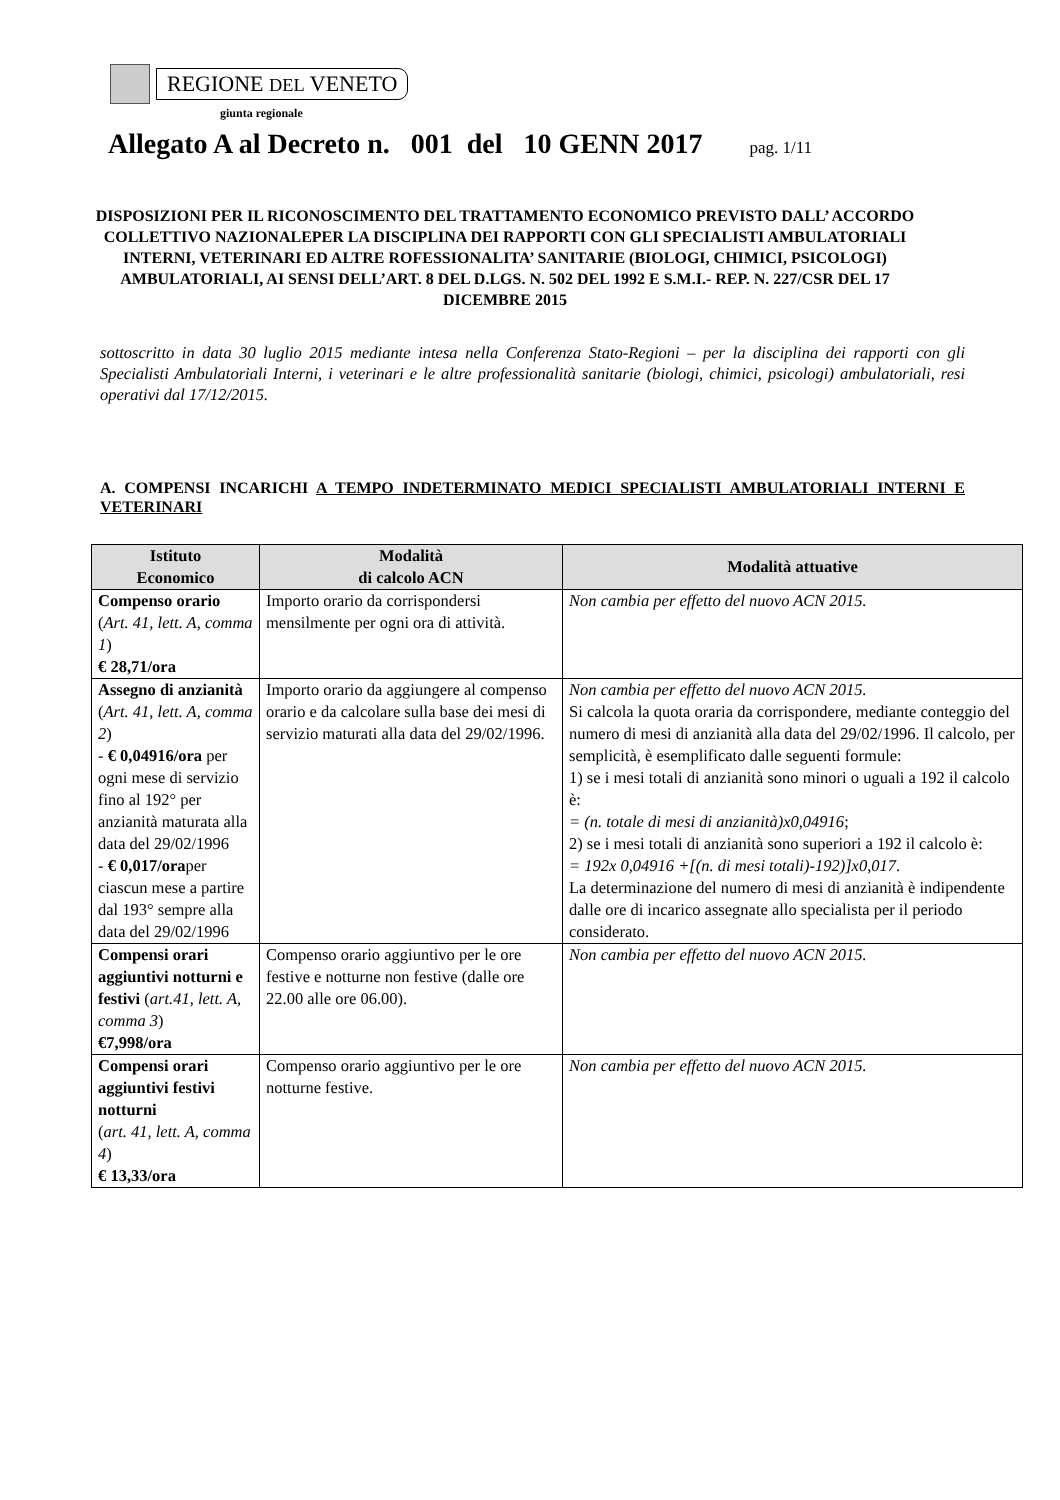REGIONE DEL VENETO
giunta regionale
Allegato A al Decreto n. 001 del 10 GENN 2017 pag. 1/11
DISPOSIZIONI PER IL RICONOSCIMENTO DEL TRATTAMENTO ECONOMICO PREVISTO DALL’ ACCORDO COLLETTIVO NAZIONALEPER LA DISCIPLINA DEI RAPPORTI CON GLI SPECIALISTI AMBULATORIALI INTERNI, VETERINARI ED ALTRE ROFESSIONALITA’ SANITARIE (BIOLOGI, CHIMICI, PSICOLOGI) AMBULATORIALI, AI SENSI DELL’ART. 8 DEL D.LGS. N. 502 DEL 1992 E S.M.I.- REP. N. 227/CSR DEL 17 DICEMBRE 2015
sottoscritto in data 30 luglio 2015 mediante intesa nella Conferenza Stato-Regioni – per la disciplina dei rapporti con gli Specialisti Ambulatoriali Interni, i veterinari e le altre professionalità sanitarie (biologi, chimici, psicologi) ambulatoriali, resi operativi dal 17/12/2015.
A. COMPENSI INCARICHI A TEMPO INDETERMINATO MEDICI SPECIALISTI AMBULATORIALI INTERNI E VETERINARI
| Istituto Economico | Modalità di calcolo ACN | Modalità attuative |
| --- | --- | --- |
| Compenso orario ( Art. 41, lett. A, comma 1 ) € 28,71/ora | Importo orario da corrispondersi mensilmente per ogni ora di attività. | Non cambia per effetto del nuovo ACN 2015. |
| Assegno di anzianità ( Art. 41, lett. A, comma 2 ) - € 0,04916/ora per ogni mese di servizio fino al 192° per anzianità maturata alla data del 29/02/1996 - € 0,017/ora per ciascun mese a partire dal 193° sempre alla data del 29/02/1996 | Importo orario da aggiungere al compenso orario e da calcolare sulla base dei mesi di servizio maturati alla data del 29/02/1996. | Non cambia per effetto del nuovo ACN 2015. Si calcola la quota oraria da corrispondere, mediante conteggio del numero di mesi di anzianità alla data del 29/02/1996. Il calcolo, per semplicità, è esemplificato dalle seguenti formule: 1) se i mesi totali di anzianità sono minori o uguali a 192 il calcolo è: = (n. totale di mesi di anzianità)x0,04916 ; 2) se i mesi totali di anzianità sono superiori a 192 il calcolo è: = 192x 0,04916 +[(n. di mesi totali)-192)]x0,017 . La determinazione del numero di mesi di anzianità è indipendente dalle ore di incarico assegnate allo specialista per il periodo considerato. |
| Compensi orari aggiuntivi notturni e festivi ( art.41, lett. A, comma 3 ) €7,998/ora | Compenso orario aggiuntivo per le ore festive e notturne non festive (dalle ore 22.00 alle ore 06.00). | Non cambia per effetto del nuovo ACN 2015. |
| Compensi orari aggiuntivi festivi notturni ( art. 41, lett. A, comma 4 ) € 13,33/ora | Compenso orario aggiuntivo per le ore notturne festive. | Non cambia per effetto del nuovo ACN 2015. |